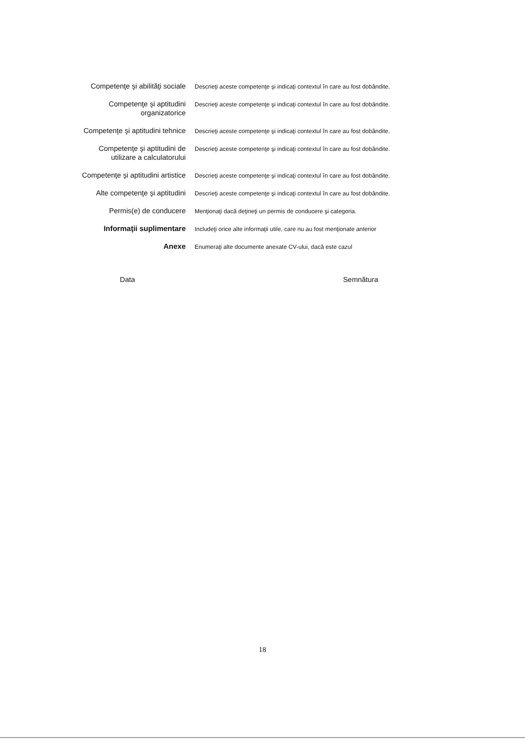Competenţe şi abilităţi sociale
Descrieţi aceste competenţe şi indicaţi contextul în care au fost dobândite.
Competenţe şi aptitudini
organizatorice
Descrieţi aceste competenţe şi indicaţi contextul în care au fost dobândite.
Competenţe şi aptitudini tehnice
Descrieţi aceste competenţe şi indicaţi contextul în care au fost dobândite.
Competenţe şi aptitudini de
utilizare a calculatorului
Descrieţi aceste competenţe şi indicaţi contextul în care au fost dobândite.
Competenţe şi aptitudini artistice
Descrieţi aceste competenţe şi indicaţi contextul în care au fost dobândite.
Alte competenţe şi aptitudini
Descrieţi aceste competenţe şi indicaţi contextul în care au fost dobândite.
Permis(e) de conducere
Menţionaţi dacă deţineţi un permis de conducere şi categoria.
Informaţii suplimentare
Includeţi orice alte informaţii utile, care nu au fost menţionate anterior
Anexe
Enumeraţi alte documente anexate CV-ului, dacă este cazul
Data Semnătura
18